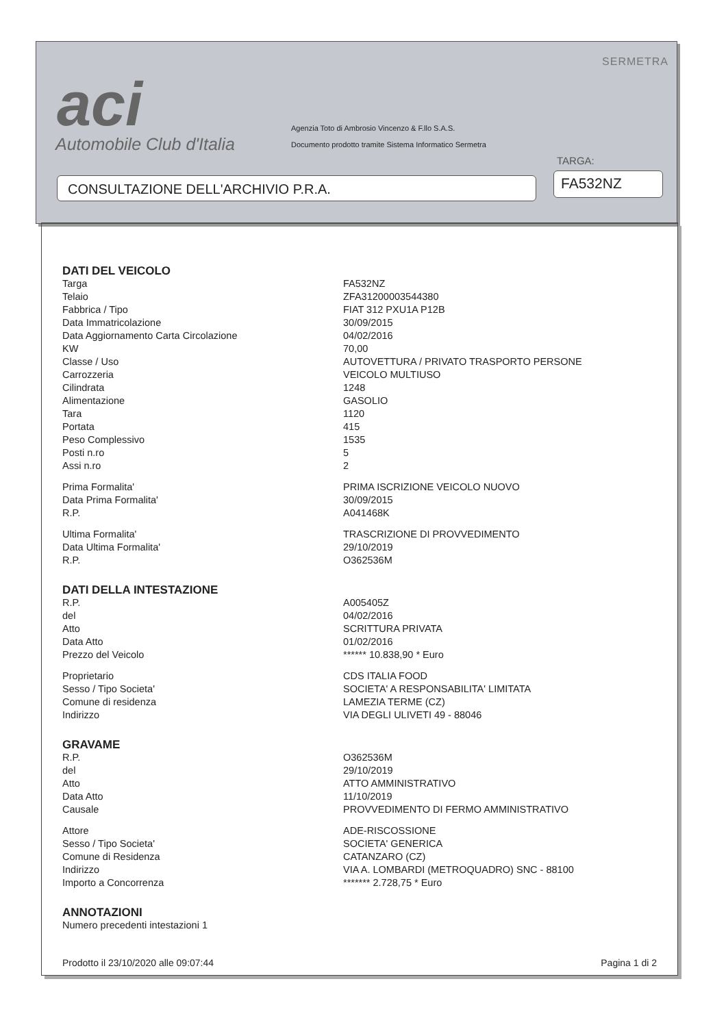aci
Automobile Club d'Italia
Agenzia Toto di Ambrosio Vincenzo & F.llo S.A.S.
Documento prodotto tramite Sistema Informatico Sermetra
SERMETRA
TARGA:
CONSULTAZIONE DELL'ARCHIVIO P.R.A. FA532NZ
| DATI DEL VEICOLO | |
| Targa | FA532NZ |
| Telaio | ZFA31200003544380 |
| Fabbrica / Tipo | FIAT 312 PXU1A P12B |
| Data Immatricolazione | 30/09/2015 |
| Data Aggiornamento Carta Circolazione | 04/02/2016 |
| KW | 70,00 |
| Classe / Uso | AUTOVETTURA / PRIVATO TRASPORTO PERSONE |
| Carrozzeria | VEICOLO MULTIUSO |
| Cilindrata | 1248 |
| Alimentazione | GASOLIO |
| Tara | 1120 |
| Portata | 415 |
| Peso Complessivo | 1535 |
| Posti n.ro | 5 |
| Assi n.ro | 2 |
| Prima Formalita' | PRIMA ISCRIZIONE VEICOLO NUOVO |
| Data Prima Formalita' | 30/09/2015 |
| R.P. | A041468K |
| Ultima Formalita' | TRASCRIZIONE DI PROVVEDIMENTO |
| Data Ultima Formalita' | 29/10/2019 |
| R.P. | O362536M |
| DATI DELLA INTESTAZIONE | |
| R.P. | A005405Z |
| del | 04/02/2016 |
| Atto | SCRITTURA PRIVATA |
| Data Atto | 01/02/2016 |
| Prezzo del Veicolo | ****** 10.838,90 * Euro |
| Proprietario | CDS ITALIA FOOD |
| Sesso / Tipo Societa' | SOCIETA' A RESPONSABILITA' LIMITATA |
| Comune di residenza | LAMEZIA TERME (CZ) |
| Indirizzo | VIA DEGLI ULIVETI 49 - 88046 |
| GRAVAME | |
| R.P. | O362536M |
| del | 29/10/2019 |
| Atto | ATTO AMMINISTRATIVO |
| Data Atto | 11/10/2019 |
| Causale | PROVVEDIMENTO DI FERMO AMMINISTRATIVO |
| Attore | ADE-RISCOSSIONE |
| Sesso / Tipo Societa' | SOCIETA' GENERICA |
| Comune di Residenza | CATANZARO (CZ) |
| Indirizzo | VIA A. LOMBARDI (METROQUADRO) SNC - 88100 |
| Importo a Concorrenza | ******* 2.728,75 * Euro |
| ANNOTAZIONI | |
| Numero precedenti intestazioni 1 | |
Prodotto il 23/10/2020 alle 09:07:44 Pagina 1 di 2